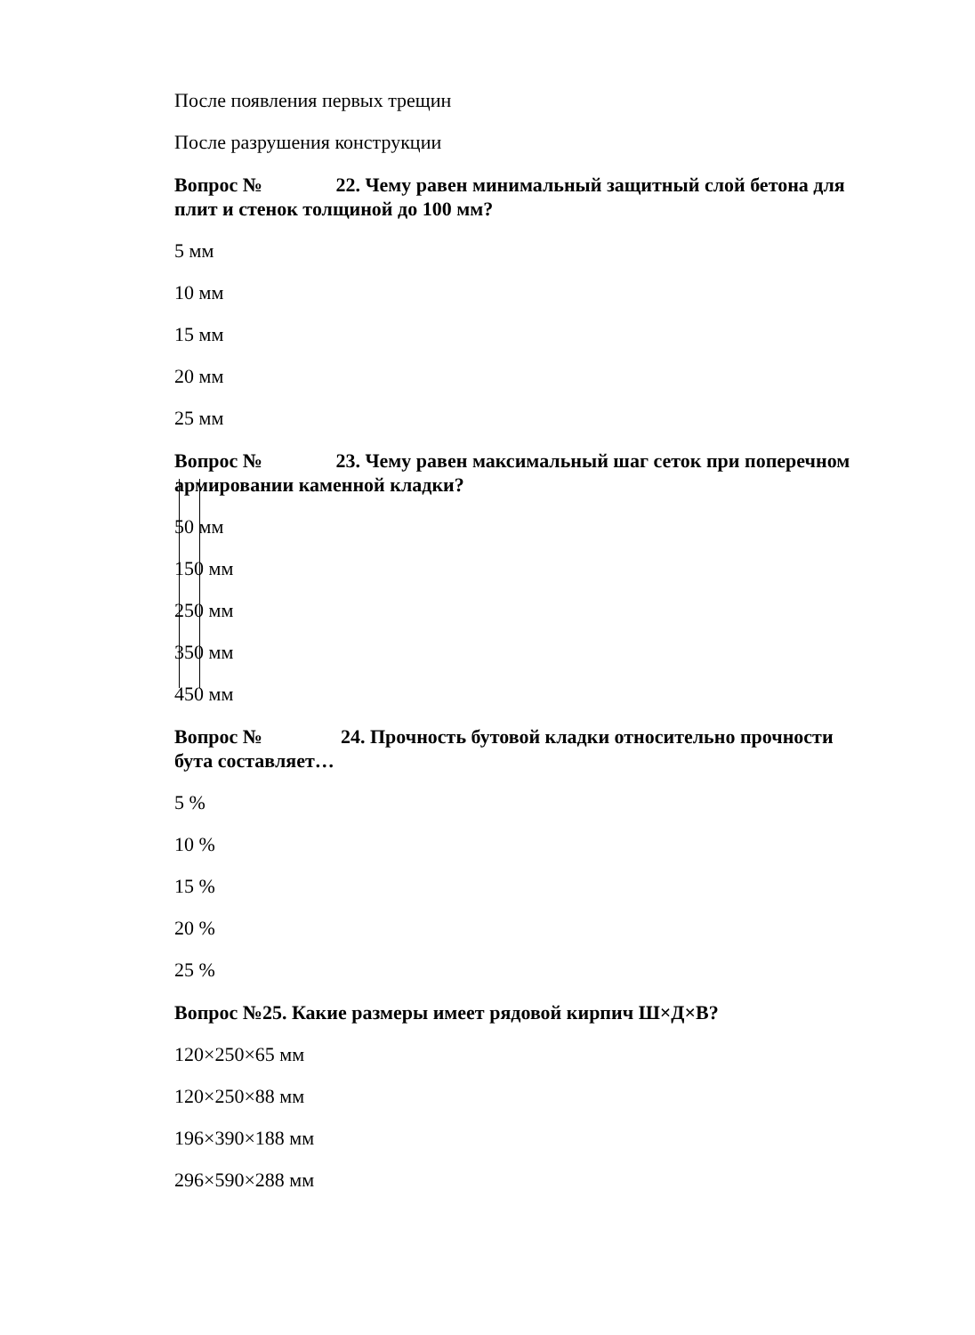После появления первых трещин
После разрушения конструкции
Вопрос № 22. Чему равен минимальный защитный слой бетона для
плит и стенок толщиной до 100 мм?
5 мм
10 мм
15 мм
20 мм
25 мм
Вопрос № 23. Чему равен максимальный шаг сеток при поперечном
армировании каменной кладки?
50 мм
150 мм
250 мм
350 мм
450 мм
Вопрос № 24. Прочность бутовой кладки относительно прочности
бута составляет…
5 %
10 %
15 %
20 %
25 %
Вопрос №25. Какие размеры имеет рядовой кирпич Ш×Д×В?
120×250×65 мм
120×250×88 мм
196×390×188 мм
296×590×288 мм